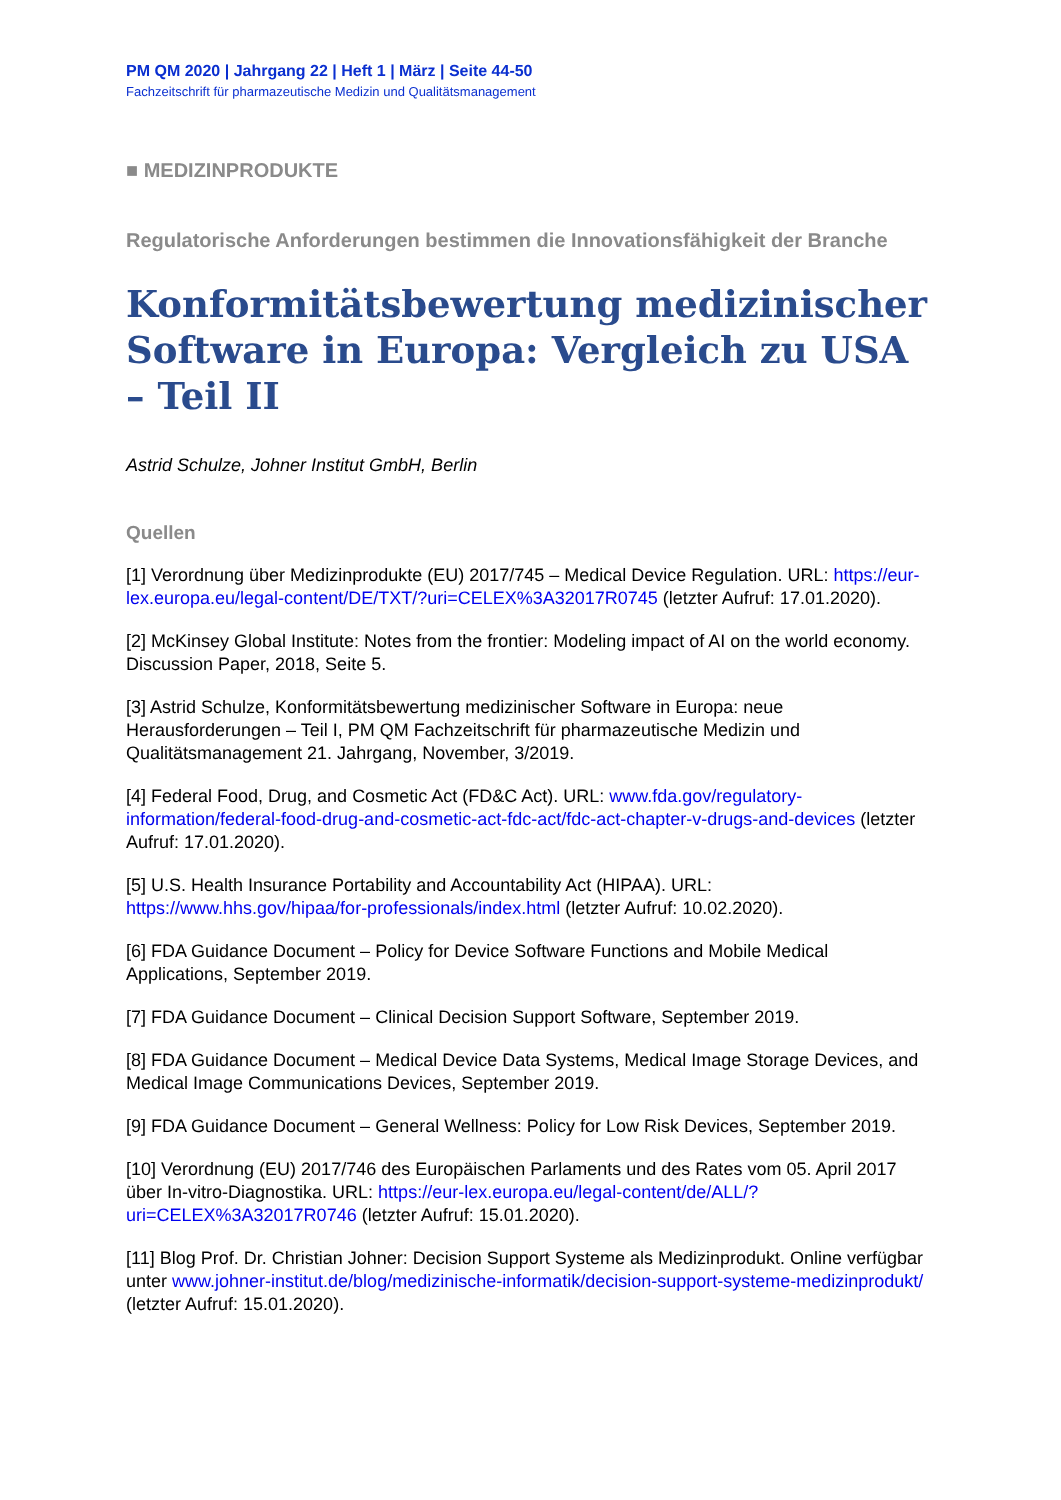PM QM 2020 | Jahrgang 22 | Heft 1 | März | Seite 44-50
Fachzeitschrift für pharmazeutische Medizin und Qualitätsmanagement
■ MEDIZINPRODUKTE
Regulatorische Anforderungen bestimmen die Innovationsfähigkeit der Branche
Konformitätsbewertung medizinischer Software in Europa: Vergleich zu USA – Teil II
Astrid Schulze, Johner Institut GmbH, Berlin
Quellen
[1] Verordnung über Medizinprodukte (EU) 2017/745 – Medical Device Regulation. URL: https://eur-lex.europa.eu/legal-content/DE/TXT/?uri=CELEX%3A32017R0745 (letzter Aufruf: 17.01.2020).
[2] McKinsey Global Institute: Notes from the frontier: Modeling impact of AI on the world economy. Discussion Paper, 2018, Seite 5.
[3] Astrid Schulze, Konformitätsbewertung medizinischer Software in Europa: neue Herausforderungen – Teil I, PM QM Fachzeitschrift für pharmazeutische Medizin und Qualitätsmanagement 21. Jahrgang, November, 3/2019.
[4] Federal Food, Drug, and Cosmetic Act (FD&C Act). URL: www.fda.gov/regulatory-information/federal-food-drug-and-cosmetic-act-fdc-act/fdc-act-chapter-v-drugs-and-devices (letzter Aufruf: 17.01.2020).
[5] U.S. Health Insurance Portability and Accountability Act (HIPAA). URL: https://www.hhs.gov/hipaa/for-professionals/index.html (letzter Aufruf: 10.02.2020).
[6] FDA Guidance Document – Policy for Device Software Functions and Mobile Medical Applications, September 2019.
[7] FDA Guidance Document – Clinical Decision Support Software, September 2019.
[8] FDA Guidance Document – Medical Device Data Systems, Medical Image Storage Devices, and Medical Image Communications Devices, September 2019.
[9] FDA Guidance Document – General Wellness: Policy for Low Risk Devices, September 2019.
[10] Verordnung (EU) 2017/746 des Europäischen Parlaments und des Rates vom 05. April 2017 über In-vitro-Diagnostika. URL: https://eur-lex.europa.eu/legal-content/de/ALL/?uri=CELEX%3A32017R0746 (letzter Aufruf: 15.01.2020).
[11] Blog Prof. Dr. Christian Johner: Decision Support Systeme als Medizinprodukt. Online verfügbar unter www.johner-institut.de/blog/medizinische-informatik/decision-support-systeme-medizinprodukt/ (letzter Aufruf: 15.01.2020).